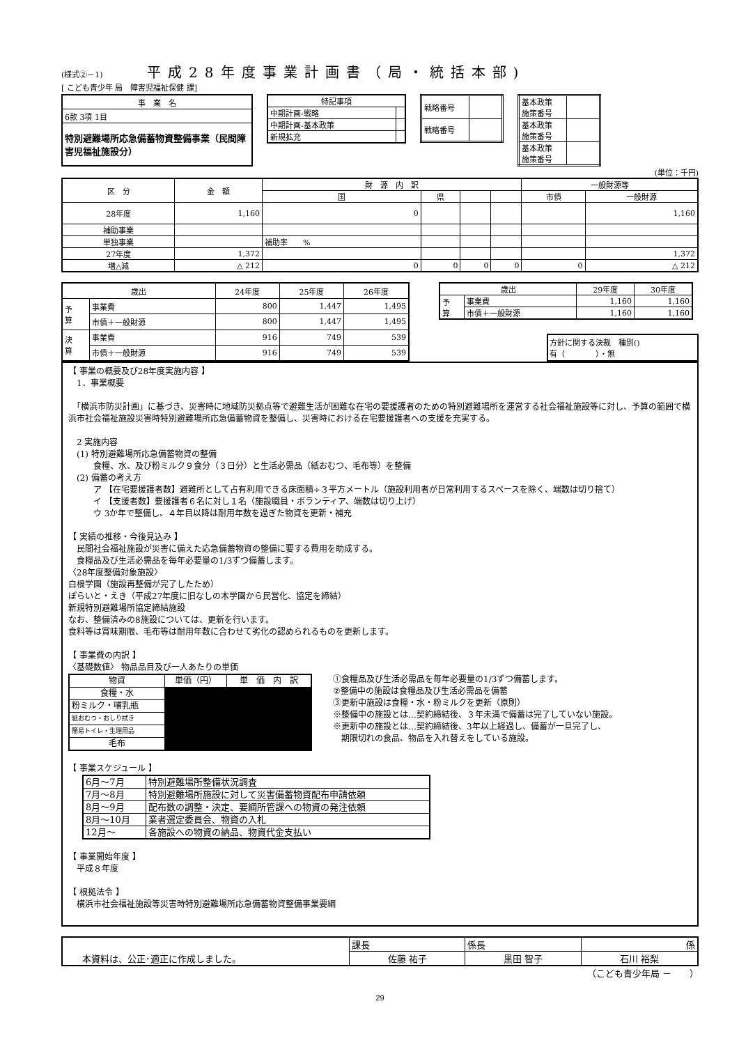(様式②－1) 　　平成28年度事業計画書（局・統括本部)
[ こども青少年 局　障害児福祉保健 課]
| 事 業 名 |
| 6款 3項 1目 |
| 特別避難場所応急備蓄物資整備事業（民間障害児福祉施設分） |
| 特記事項 | |
| 中期計画-戦略 | |
| 中期計画-基本政策 | |
| 新規拡充 | |
| 戦略番号 | |
| 戦略番号 | |
| 基本政策 施策番号 | |
| 基本政策 施策番号 | |
| 基本政策 施策番号 | |
(単位：千円)
| 区 分 | 金 額 | 財 源 内 訳 | | | | 一般財源等 | |
| --- | --- | --- | --- | --- | --- | --- | --- |
| | | 国 | 県 | | | 市債 | 一般財源 |
| 28年度 | 1,160 | 0 | | | | | 1,160 |
| 補助事業 | | | | | | | |
| 単独事業 | | 補助率 % | | | | | |
| 27年度 | 1,372 | | | | | | 1,372 |
| 増△減 | △ 212 | 0 | 0 | 0 | 0 | 0 | △ 212 |
| 歳出 | | 24年度 | 25年度 | 26年度 |
| --- | --- | --- | --- | --- |
| 予 算 | 事業費 | 800 | 1,447 | 1,495 |
| | 市債＋一般財源 | 800 | 1,447 | 1,495 |
| 決 算 | 事業費 | 916 | 749 | 539 |
| | 市債＋一般財源 | 916 | 749 | 539 |
| 歳出 | | 29年度 | 30年度 |
| --- | --- | --- | --- |
| 予 算 | 事業費 | 1,160 | 1,160 |
| | 市債＋一般財源 | 1,160 | 1,160 |
方針に関する決裁　種別()
有（　　　　）・無
【 事業の概要及び28年度実施内容 】
　1．事業概要
　「横浜市防災計画」に基づき、災害時に地域防災拠点等で避難生活が困難な在宅の要援護者のための特別避難場所を運営する社会福祉施設等に対し、予算の範囲で横浜市社会福祉施設災害時特別避難場所応急備蓄物資を整備し、災害時における在宅要援護者への支援を充実する。
　2 実施内容
　(1) 特別避難場所応急備蓄物資の整備
　　　食糧、水、及び粉ミルク９食分（３日分）と生活必需品（紙おむつ、毛布等）を整備
　(2) 備蓄の考え方
　　　ア 【在宅要援護者数】避難所として占有利用できる床面積÷３平方メートル（施設利用者が日常利用するスペースを除く、端数は切り捨て）
　　　イ 【支援者数】要援護者６名に対し１名（施設職員・ボランティア、端数は切り上げ）
　　　ウ 3か年で整備し、４年目以降は耐用年数を過ぎた物資を更新・補充
【 実績の推移・今後見込み 】
　民間社会福祉施設が災害に備えた応急備蓄物資の整備に要する費用を助成する。
　食糧品及び生活必需品を毎年必要量の1/3ずつ備蓄します。
〈28年度整備対象施設〉
白根学園（施設再整備が完了したため）
ぽらいと・えき（平成27年度に旧なしの木学園から民営化、協定を締結）
新規特別避難場所協定締結施設
なお、整備済みの8施設については、更新を行います。
食料等は賞味期限、毛布等は耐用年数に合わせて劣化の認められるものを更新します。
【 事業費の内訳 】
〈基礎数値〉 物品品目及び一人あたりの単価
| 物資 | 単価（円） | 単 価 内 訳 |
| --- | --- | --- |
| 食糧・水 | | |
| 粉ミルク・哺乳瓶 | | |
| 紙おむつ・おしり拭き | | |
| 簡易トイレ・生理用品 | | |
| 毛布 | | |
①食糧品及び生活必需品を毎年必要量の1/3ずつ備蓄します。
②整備中の施設は食糧品及び生活必需品を備蓄
③更新中施設は食糧・水・粉ミルクを更新（原則）
※整備中の施設とは…契約締結後、３年未満で備蓄は完了していない施設。
※更新中の施設とは…契約締結後、3年以上経過し、備蓄が一旦完了し、
　期限切れの食品、物品を入れ替えをしている施設。
【 事業スケジュール 】
| 6月～7月 | 特別避難場所整備状況調査 |
| 7月～8月 | 特別避難場所施設に対して災害備蓄物資配布申請依頼 |
| 8月～9月 | 配布数の調整・決定、要綱所管課への物資の発注依頼 |
| 8月～10月 | 業者選定委員会、物資の入札 |
| 12月～ | 各施設への物資の納品、物資代金支払い |
【 事業開始年度 】
　平成８年度
【 根拠法令 】
　横浜市社会福祉施設等災害時特別避難場所応急備蓄物資整備事業要綱
| 本資料は、公正･適正に作成しました。 | 課長 | 係長 | 係 |
| | 佐藤 祐子 | 黒田 智子 | 石川 裕梨 |
（こども青少年局 －　　）
29